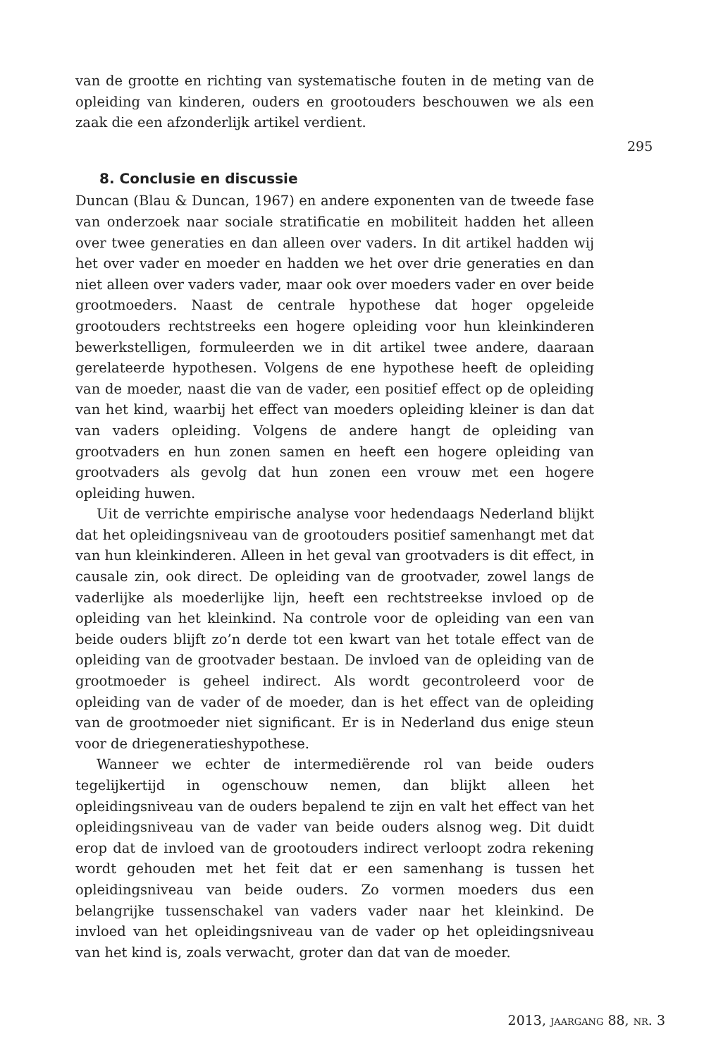295
van de grootte en richting van systematische fouten in de meting van de opleiding van kinderen, ouders en grootouders beschouwen we als een zaak die een afzonderlijk artikel verdient.
8. Conclusie en discussie
Duncan (Blau & Duncan, 1967) en andere exponenten van de tweede fase van onderzoek naar sociale stratificatie en mobiliteit hadden het alleen over twee generaties en dan alleen over vaders. In dit artikel hadden wij het over vader en moeder en hadden we het over drie generaties en dan niet alleen over vaders vader, maar ook over moeders vader en over beide grootmoeders. Naast de centrale hypothese dat hoger opgeleide grootouders rechtstreeks een hogere opleiding voor hun kleinkinderen bewerkstelligen, formuleerden we in dit artikel twee andere, daaraan gerelateerde hypothesen. Volgens de ene hypothese heeft de opleiding van de moeder, naast die van de vader, een positief effect op de opleiding van het kind, waarbij het effect van moeders opleiding kleiner is dan dat van vaders opleiding. Volgens de andere hangt de opleiding van grootvaders en hun zonen samen en heeft een hogere opleiding van grootvaders als gevolg dat hun zonen een vrouw met een hogere opleiding huwen.
Uit de verrichte empirische analyse voor hedendaags Nederland blijkt dat het opleidingsniveau van de grootouders positief samenhangt met dat van hun kleinkinderen. Alleen in het geval van grootvaders is dit effect, in causale zin, ook direct. De opleiding van de grootvader, zowel langs de vaderlijke als moederlijke lijn, heeft een rechtstreekse invloed op de opleiding van het kleinkind. Na controle voor de opleiding van een van beide ouders blijft zo’n derde tot een kwart van het totale effect van de opleiding van de grootvader bestaan. De invloed van de opleiding van de grootmoeder is geheel indirect. Als wordt gecontroleerd voor de opleiding van de vader of de moeder, dan is het effect van de opleiding van de grootmoeder niet significant. Er is in Nederland dus enige steun voor de driegeneratieshypothese.
Wanneer we echter de intermediërende rol van beide ouders tegelijkertijd in ogenschouw nemen, dan blijkt alleen het opleidingsniveau van de ouders bepalend te zijn en valt het effect van het opleidingsniveau van de vader van beide ouders alsnog weg. Dit duidt erop dat de invloed van de grootouders indirect verloopt zodra rekening wordt gehouden met het feit dat er een samenhang is tussen het opleidingsniveau van beide ouders. Zo vormen moeders dus een belangrijke tussenschakel van vaders vader naar het kleinkind. De invloed van het opleidingsniveau van de vader op het opleidingsniveau van het kind is, zoals verwacht, groter dan dat van de moeder.
2013, jaargang 88, nr. 3